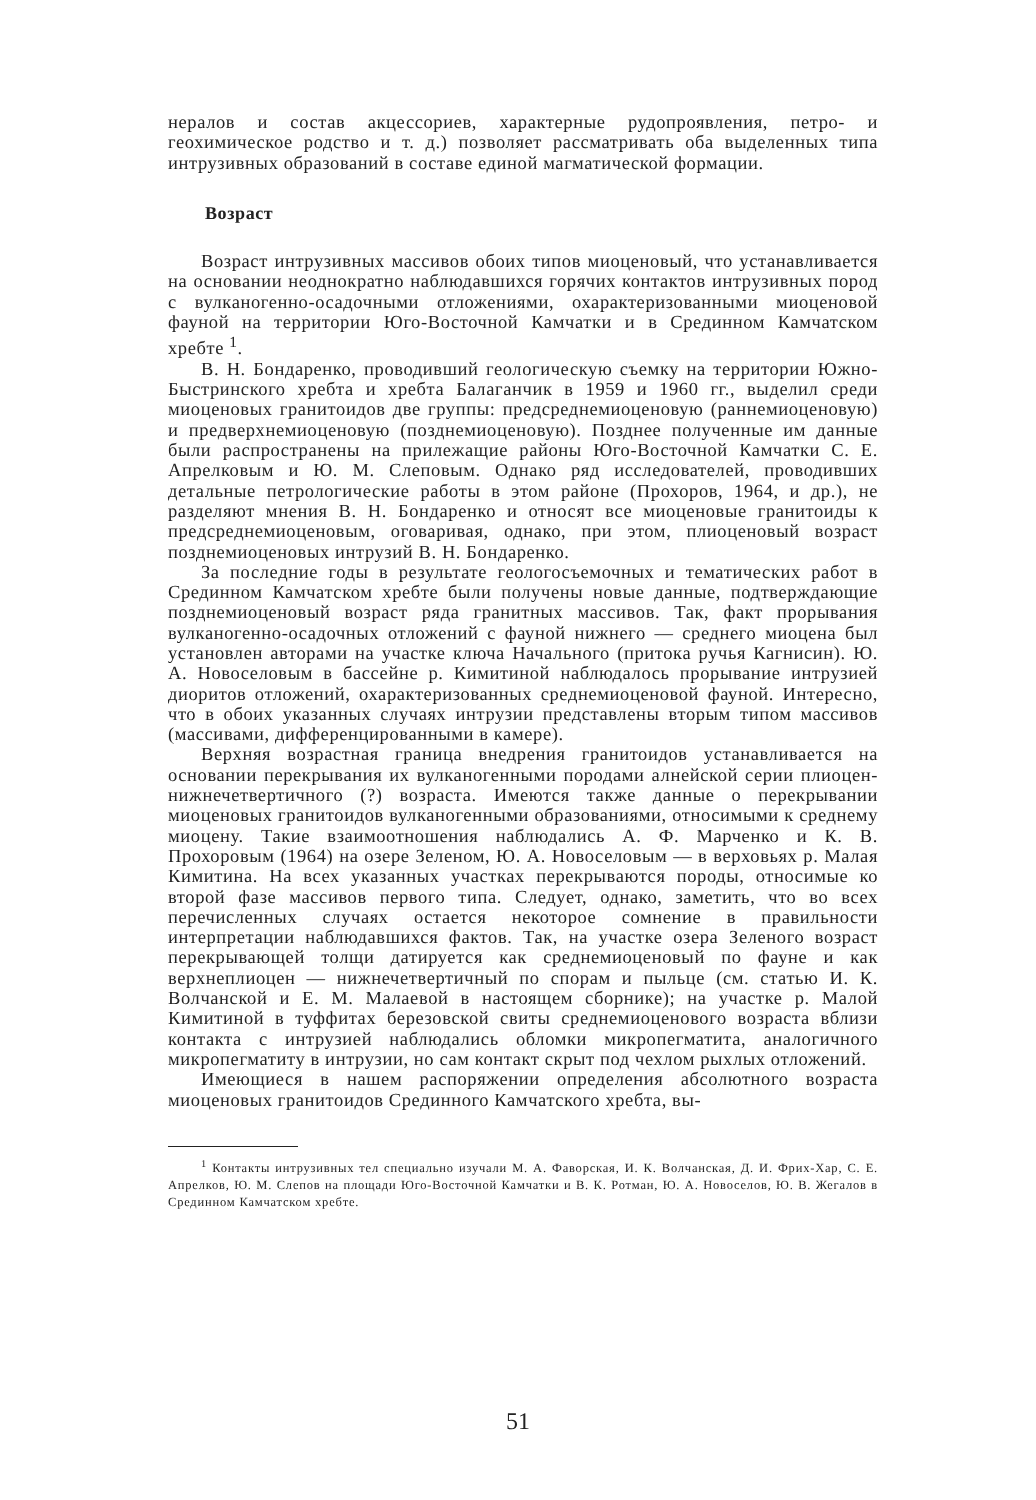нералов и состав акцессориев, характерные рудопроявления, петро- и геохимическое родство и т. д.) позволяет рассматривать оба выделенных типа интрузивных образований в составе единой магматической формации.
Возраст
Возраст интрузивных массивов обоих типов миоценовый, что устанавливается на основании неоднократно наблюдавшихся горячих контактов интрузивных пород с вулканогенно-осадочными отложениями, охарактеризованными миоценовой фауной на территории Юго-Восточной Камчатки и в Срединном Камчатском хребте <sup>1</sup>.
В. Н. Бондаренко, проводивший геологическую съемку на территории Южно-Быстринского хребта и хребта Балаганчик в 1959 и 1960 гг., выделил среди миоценовых гранитоидов две группы: предсреднемиоценовую (раннемиоценовую) и предверхнемиоценовую (позднемиоценовую). Позднее полученные им данные были распространены на прилежащие районы Юго-Восточной Камчатки С. Е. Апрелковым и Ю. М. Слеповым. Однако ряд исследователей, проводивших детальные петрологические работы в этом районе (Прохоров, 1964, и др.), не разделяют мнения В. Н. Бондаренко и относят все миоценовые гранитоиды к предсреднемиоценовым, оговаривая, однако, при этом, плиоценовый возраст позднемиоценовых интрузий В. Н. Бондаренко.
За последние годы в результате геологосъемочных и тематических работ в Срединном Камчатском хребте были получены новые данные, подтверждающие позднемиоценовый возраст ряда гранитных массивов. Так, факт прорывания вулканогенно-осадочных отложений с фауной нижнего — среднего миоцена был установлен авторами на участке ключа Начального (притока ручья Кагнисин). Ю. А. Новоселовым в бассейне р. Кимитиной наблюдалось прорывание интрузией диоритов отложений, охарактеризованных среднемиоценовой фауной. Интересно, что в обоих указанных случаях интрузии представлены вторым типом массивов (массивами, дифференцированными в камере).
Верхняя возрастная граница внедрения гранитоидов устанавливается на основании перекрывания их вулканогенными породами алнейской серии плиоцен-нижнечетвертичного (?) возраста. Имеются также данные о перекрывании миоценовых гранитоидов вулканогенными образованиями, относимыми к среднему миоцену. Такие взаимоотношения наблюдались А. Ф. Марченко и К. В. Прохоровым (1964) на озере Зеленом, Ю. А. Новоселовым — в верховьях р. Малая Кимитина. На всех указанных участках перекрываются породы, относимые ко второй фазе массивов первого типа. Следует, однако, заметить, что во всех перечисленных случаях остается некоторое сомнение в правильности интерпретации наблюдавшихся фактов. Так, на участке озера Зеленого возраст перекрывающей толщи датируется как среднемиоценовый по фауне и как верхнеплиоцен — нижнечетвертичный по спорам и пыльце (см. статью И. К. Волчанской и Е. М. Малаевой в настоящем сборнике); на участке р. Малой Кимитиной в туффитах березовской свиты среднемиоценового возраста вблизи контакта с интрузией наблюдались обломки микропегматита, аналогичного микропегматиту в интрузии, но сам контакт скрыт под чехлом рыхлых отложений.
Имеющиеся в нашем распоряжении определения абсолютного возраста миоценовых гранитоидов Срединного Камчатского хребта, вы-
<sup>1</sup> Контакты интрузивных тел специально изучали М. А. Фаворская, И. К. Волчанская, Д. И. Фрих-Хар, С. Е. Апрелков, Ю. М. Слепов на площади Юго-Восточной Камчатки и В. К. Ротман, Ю. А. Новоселов, Ю. В. Жегалов в Срединном Камчатском хребте.
51